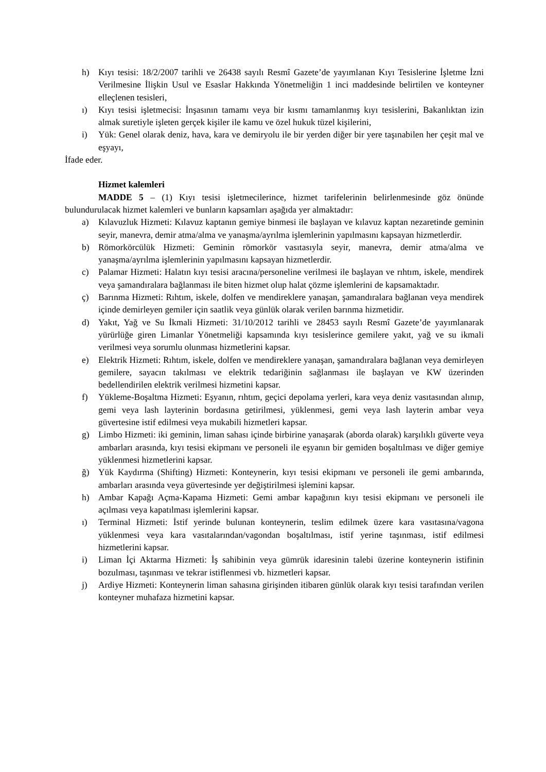h) Kıyı tesisi: 18/2/2007 tarihli ve 26438 sayılı Resmî Gazete’de yayımlanan Kıyı Tesislerine İşletme İzni Verilmesine İlişkin Usul ve Esaslar Hakkında Yönetmeliğin 1 inci maddesinde belirtilen ve konteyner elleçlenen tesisleri,
ı) Kıyı tesisi işletmecisi: İnşasının tamamı veya bir kısmı tamamlanmış kıyı tesislerini, Bakanlıktan izin almak suretiyle işleten gerçek kişiler ile kamu ve özel hukuk tüzel kişilerini,
i) Yük: Genel olarak deniz, hava, kara ve demiryolu ile bir yerden diğer bir yere taşınabilen her çeşit mal ve eşyayı,
İfade eder.
Hizmet kalemleri
MADDE 5 – (1) Kıyı tesisi işletmecilerince, hizmet tarifelerinin belirlenmesinde göz önünde bulundurulacak hizmet kalemleri ve bunların kapsamları aşağıda yer almaktadır:
a) Kılavuzluk Hizmeti: Kılavuz kaptanın gemiye binmesi ile başlayan ve kılavuz kaptan nezaretinde geminin seyir, manevra, demir atma/alma ve yanaşma/ayrılma işlemlerinin yapılmasını kapsayan hizmetlerdir.
b) Römorkörcülük Hizmeti: Geminin römorkör vasıtasıyla seyir, manevra, demir atma/alma ve yanaşma/ayrılma işlemlerinin yapılmasını kapsayan hizmetlerdir.
c) Palamar Hizmeti: Halatın kıyı tesisi aracına/personeline verilmesi ile başlayan ve rıhtım, iskele, mendirek veya şamandıralara bağlanması ile biten hizmet olup halat çözme işlemlerini de kapsamaktadır.
ç) Barınma Hizmeti: Rıhtım, iskele, dolfen ve mendireklere yanaşan, şamandıralara bağlanan veya mendirek içinde demirleyen gemiler için saatlik veya günlük olarak verilen barınma hizmetidir.
d) Yakıt, Yağ ve Su İkmali Hizmeti: 31/10/2012 tarihli ve 28453 sayılı Resmî Gazete’de yayımlanarak yürürlüğe giren Limanlar Yönetmeliği kapsamında kıyı tesislerince gemilere yakıt, yağ ve su ikmali verilmesi veya sorumlu olunması hizmetlerini kapsar.
e) Elektrik Hizmeti: Rıhtım, iskele, dolfen ve mendireklere yanaşan, şamandıralara bağlanan veya demirleyen gemilere, sayacın takılması ve elektrik tedariğinin sağlanması ile başlayan ve KW üzerinden bedellendirilen elektrik verilmesi hizmetini kapsar.
f) Yükleme-Boşaltma Hizmeti: Eşyanın, rıhtım, geçici depolama yerleri, kara veya deniz vasıtasından alınıp, gemi veya lash layterinin bordasına getirilmesi, yüklenmesi, gemi veya lash layterin ambar veya güvertesine istif edilmesi veya mukabili hizmetleri kapsar.
g) Limbo Hizmeti: iki geminin, liman sahası içinde birbirine yanaşarak (aborda olarak) karşılıklı güverte veya ambarları arasında, kıyı tesisi ekipmanı ve personeli ile eşyanın bir gemiden boşaltılması ve diğer gemiye yüklenmesi hizmetlerini kapsar.
ğ) Yük Kaydırma (Shifting) Hizmeti: Konteynerin, kıyı tesisi ekipmanı ve personeli ile gemi ambarında, ambarları arasında veya güvertesinde yer değiştirilmesi işlemini kapsar.
h) Ambar Kapağı Açma-Kapama Hizmeti: Gemi ambar kapağının kıyı tesisi ekipmanı ve personeli ile açılması veya kapatılması işlemlerini kapsar.
ı) Terminal Hizmeti: İstif yerinde bulunan konteynerin, teslim edilmek üzere kara vasıtasına/vagona yüklenmesi veya kara vasıtalarından/vagondan boşaltılması, istif yerine taşınması, istif edilmesi hizmetlerini kapsar.
i) Liman İçi Aktarma Hizmeti: İş sahibinin veya gümrük idaresinin talebi üzerine konteynerin istifinin bozulması, taşınması ve tekrar istiflenmesi vb. hizmetleri kapsar.
j) Ardiye Hizmeti: Konteynerin liman sahasına girişinden itibaren günlük olarak kıyı tesisi tarafından verilen konteyner muhafaza hizmetini kapsar.